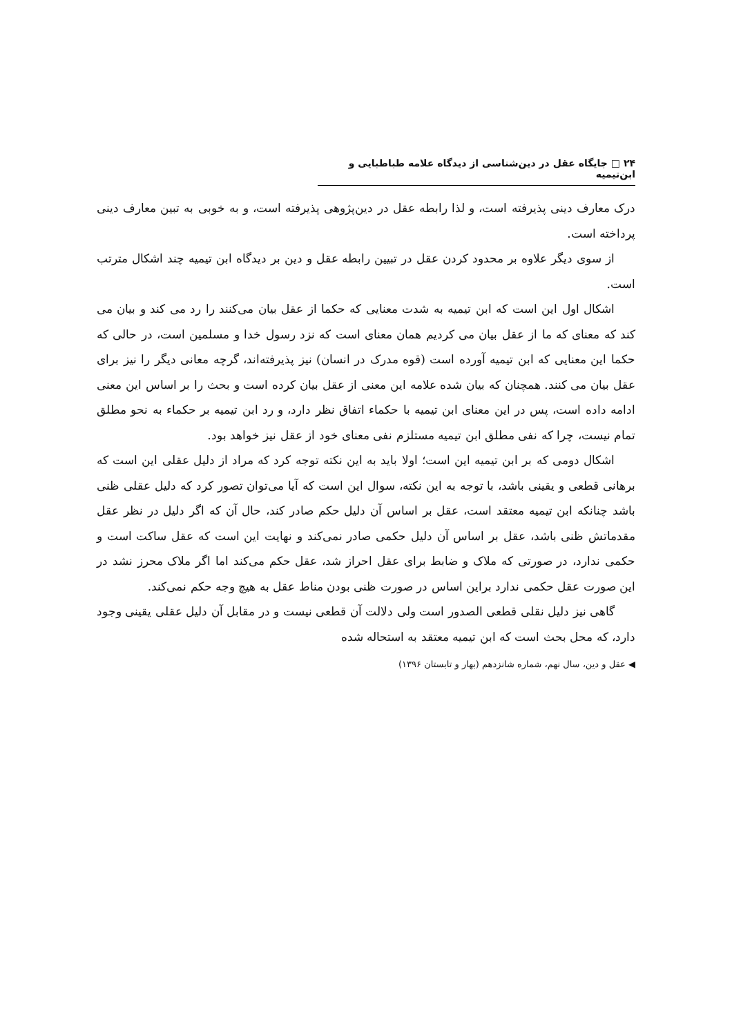۲۴ □ جایگاه عقل در دین‌شناسی از دیدگاه علامه طباطبایی و ابن‌تیمیه
درک معارف دینی پذیرفته است، و لذا رابطه عقل در دین‌پژوهی پذیرفته است، و به خوبی به تبین معارف دینی پرداخته است.
از سوی دیگر علاوه بر محدود کردن عقل در تبیین رابطه عقل و دین بر دیدگاه ابن تیمیه چند اشکال مترتب است.
اشکال اول این است که ابن تیمیه به شدت معنایی که حکما از عقل بیان می‌کنند را رد می کند و بیان می کند که معنای که ما از عقل بیان می کردیم همان معنای است که نزد رسول خدا و مسلمین است، در حالی که حکما این معنایی که ابن تیمیه آورده است (قوه مدرک در انسان) نیز پذیرفته‌اند، گرچه معانی دیگر را نیز برای عقل بیان می کنند. همچنان که بیان شده علامه این معنی از عقل بیان کرده است و بحث را بر اساس این معنی ادامه داده است، پس در این معنای ابن تیمیه با حکماء اتفاق نظر دارد، و رد ابن تیمیه بر حکماء به نحو مطلق تمام نیست، چرا که نفی مطلق ابن تیمیه مستلزم نفی معنای خود از عقل نیز خواهد بود.
اشکال دومی که بر ابن تیمیه این است؛ اولا باید به این نکته توجه کرد که مراد از دلیل عقلی این است که برهانی قطعی و یقینی باشد، با توجه به این نکته، سوال این است که آیا می‌توان تصور کرد که دلیل عقلی ظنی باشد چنانکه ابن تیمیه معتقد است، عقل بر اساس آن دلیل حکم صادر کند، حال آن که اگر دلیل در نظر عقل مقدماتش ظنی باشد، عقل بر اساس آن دلیل حکمی صادر نمی‌کند و نهایت این است که عقل ساکت است و حکمی ندارد، در صورتی که ملاک و ضابط برای عقل احراز شد، عقل حکم می‌کند اما اگر ملاک محرز نشد در این صورت عقل حکمی ندارد براین اساس در صورت ظنی بودن مناط عقل به هیچ وجه حکم نمی‌کند.
گاهی نیز دلیل نقلی قطعی الصدور است ولی دلالت آن قطعی نیست و در مقابل آن دلیل عقلی یقینی وجود دارد، که محل بحث است که ابن تیمیه معتقد به استحاله شده
◀ عقل و دین، سال نهم، شماره شانزدهم (بهار و تابستان ۱۳۹۶)